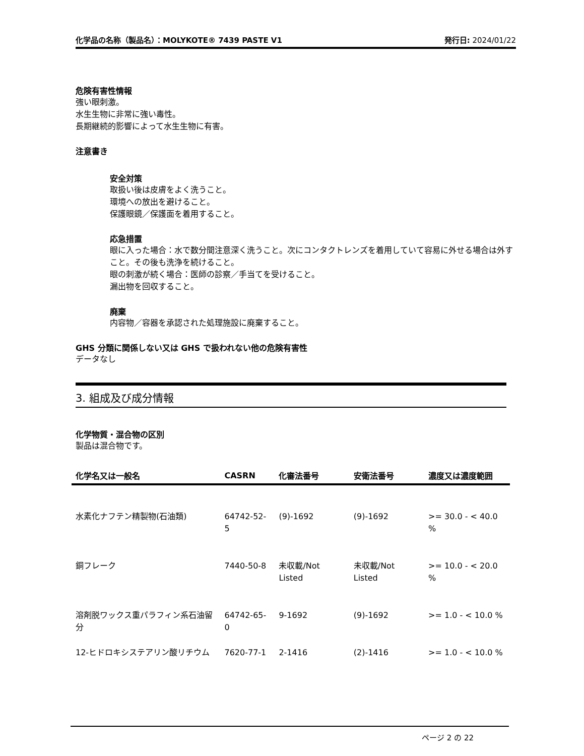化学品の名称（製品名）：MOLYKOTE® 7439 PASTE V1 発行日: 2024/01/22
危険有害性情報
強い眼刺激。
水生生物に非常に強い毒性。
長期継続的影響によって水生生物に有害。
注意書き
安全対策
取扱い後は皮膚をよく洗うこと。
環境への放出を避けること。
保護眼鏡／保護面を着用すること。
応急措置
眼に入った場合：水で数分間注意深く洗うこと。次にコンタクトレンズを着用していて容易に外せる場合は外すこと。その後も洗浄を続けること。
眼の刺激が続く場合：医師の診察／手当てを受けること。
漏出物を回収すること。
廃棄
内容物／容器を承認された処理施設に廃棄すること。
GHS 分類に関係しない又は GHS で扱われない他の危険有害性
データなし
3. 組成及び成分情報
化学物質・混合物の区別
製品は混合物です。
| 化学名又は一般名 | CASRN | 化審法番号 | 安衛法番号 | 濃度又は濃度範囲 |
| --- | --- | --- | --- | --- |
| 水素化ナフテン精製物(石油類) | 64742-52-5 | (9)-1692 | (9)-1692 | >= 30.0 - < 40.0 % |
| 銅フレーク | 7440-50-8 | 未収載/Not Listed | 未収載/Not Listed | >= 10.0 - < 20.0 % |
| 溶剤脱ワックス重パラフィン系石油留分 | 64742-65-0 | 9-1692 | (9)-1692 | >= 1.0 - < 10.0 % |
| 12-ヒドロキシステアリン酸リチウム | 7620-77-1 | 2-1416 | (2)-1416 | >= 1.0 - < 10.0 % |
ページ 2 の 22